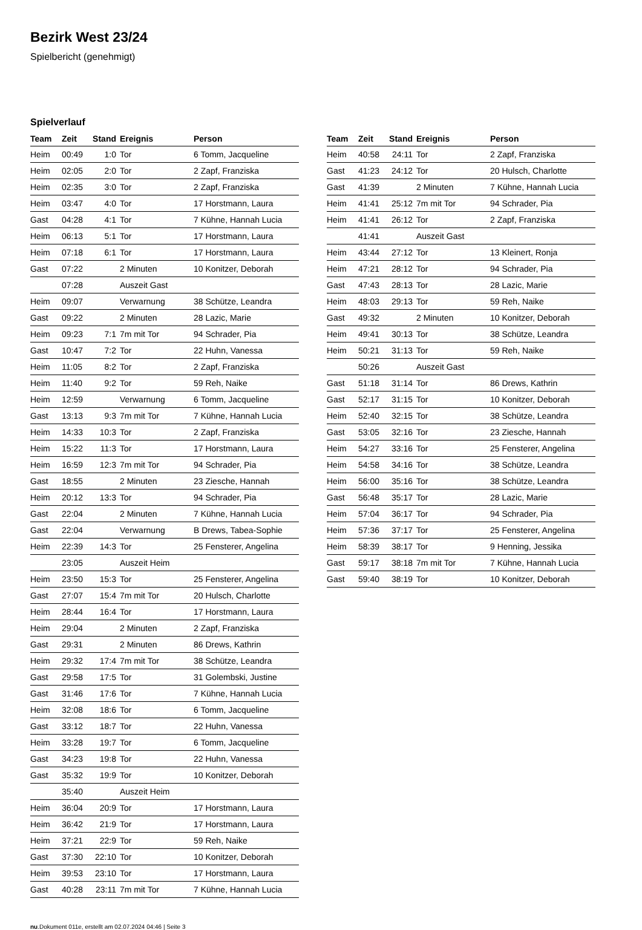Bezirk West 23/24
Spielbericht (genehmigt)
Spielverlauf
| Team | Zeit | Stand | Ereignis | Person |
| --- | --- | --- | --- | --- |
| Heim | 00:49 | 1:0 | Tor | 6 Tomm, Jacqueline |
| Heim | 02:05 | 2:0 | Tor | 2 Zapf, Franziska |
| Heim | 02:35 | 3:0 | Tor | 2 Zapf, Franziska |
| Heim | 03:47 | 4:0 | Tor | 17 Horstmann, Laura |
| Gast | 04:28 | 4:1 | Tor | 7 Kühne, Hannah Lucia |
| Heim | 06:13 | 5:1 | Tor | 17 Horstmann, Laura |
| Heim | 07:18 | 6:1 | Tor | 17 Horstmann, Laura |
| Gast | 07:22 | | 2 Minuten | 10 Konitzer, Deborah |
| | 07:28 | | Auszeit Gast | |
| Heim | 09:07 | | Verwarnung | 38 Schütze, Leandra |
| Gast | 09:22 | | 2 Minuten | 28 Lazic, Marie |
| Heim | 09:23 | 7:1 | 7m mit Tor | 94 Schrader, Pia |
| Gast | 10:47 | 7:2 | Tor | 22 Huhn, Vanessa |
| Heim | 11:05 | 8:2 | Tor | 2 Zapf, Franziska |
| Heim | 11:40 | 9:2 | Tor | 59 Reh, Naike |
| Heim | 12:59 | | Verwarnung | 6 Tomm, Jacqueline |
| Gast | 13:13 | 9:3 | 7m mit Tor | 7 Kühne, Hannah Lucia |
| Heim | 14:33 | 10:3 | Tor | 2 Zapf, Franziska |
| Heim | 15:22 | 11:3 | Tor | 17 Horstmann, Laura |
| Heim | 16:59 | 12:3 | 7m mit Tor | 94 Schrader, Pia |
| Gast | 18:55 | | 2 Minuten | 23 Ziesche, Hannah |
| Heim | 20:12 | 13:3 | Tor | 94 Schrader, Pia |
| Gast | 22:04 | | 2 Minuten | 7 Kühne, Hannah Lucia |
| Gast | 22:04 | | Verwarnung | B Drews, Tabea-Sophie |
| Heim | 22:39 | 14:3 | Tor | 25 Fensterer, Angelina |
| | 23:05 | | Auszeit Heim | |
| Heim | 23:50 | 15:3 | Tor | 25 Fensterer, Angelina |
| Gast | 27:07 | 15:4 | 7m mit Tor | 20 Hulsch, Charlotte |
| Heim | 28:44 | 16:4 | Tor | 17 Horstmann, Laura |
| Heim | 29:04 | | 2 Minuten | 2 Zapf, Franziska |
| Gast | 29:31 | | 2 Minuten | 86 Drews, Kathrin |
| Heim | 29:32 | 17:4 | 7m mit Tor | 38 Schütze, Leandra |
| Gast | 29:58 | 17:5 | Tor | 31 Golembski, Justine |
| Gast | 31:46 | 17:6 | Tor | 7 Kühne, Hannah Lucia |
| Heim | 32:08 | 18:6 | Tor | 6 Tomm, Jacqueline |
| Gast | 33:12 | 18:7 | Tor | 22 Huhn, Vanessa |
| Heim | 33:28 | 19:7 | Tor | 6 Tomm, Jacqueline |
| Gast | 34:23 | 19:8 | Tor | 22 Huhn, Vanessa |
| Gast | 35:32 | 19:9 | Tor | 10 Konitzer, Deborah |
| | 35:40 | | Auszeit Heim | |
| Heim | 36:04 | 20:9 | Tor | 17 Horstmann, Laura |
| Heim | 36:42 | 21:9 | Tor | 17 Horstmann, Laura |
| Heim | 37:21 | 22:9 | Tor | 59 Reh, Naike |
| Gast | 37:30 | 22:10 | Tor | 10 Konitzer, Deborah |
| Heim | 39:53 | 23:10 | Tor | 17 Horstmann, Laura |
| Gast | 40:28 | 23:11 | 7m mit Tor | 7 Kühne, Hannah Lucia |
| Team | Zeit | Stand | Ereignis | Person |
| --- | --- | --- | --- | --- |
| Heim | 40:58 | 24:11 | Tor | 2 Zapf, Franziska |
| Gast | 41:23 | 24:12 | Tor | 20 Hulsch, Charlotte |
| Gast | 41:39 | | 2 Minuten | 7 Kühne, Hannah Lucia |
| Heim | 41:41 | 25:12 | 7m mit Tor | 94 Schrader, Pia |
| Heim | 41:41 | 26:12 | Tor | 2 Zapf, Franziska |
| | 41:41 | | Auszeit Gast | |
| Heim | 43:44 | 27:12 | Tor | 13 Kleinert, Ronja |
| Heim | 47:21 | 28:12 | Tor | 94 Schrader, Pia |
| Gast | 47:43 | 28:13 | Tor | 28 Lazic, Marie |
| Heim | 48:03 | 29:13 | Tor | 59 Reh, Naike |
| Gast | 49:32 | | 2 Minuten | 10 Konitzer, Deborah |
| Heim | 49:41 | 30:13 | Tor | 38 Schütze, Leandra |
| Heim | 50:21 | 31:13 | Tor | 59 Reh, Naike |
| | 50:26 | | Auszeit Gast | |
| Gast | 51:18 | 31:14 | Tor | 86 Drews, Kathrin |
| Gast | 52:17 | 31:15 | Tor | 10 Konitzer, Deborah |
| Heim | 52:40 | 32:15 | Tor | 38 Schütze, Leandra |
| Gast | 53:05 | 32:16 | Tor | 23 Ziesche, Hannah |
| Heim | 54:27 | 33:16 | Tor | 25 Fensterer, Angelina |
| Heim | 54:58 | 34:16 | Tor | 38 Schütze, Leandra |
| Heim | 56:00 | 35:16 | Tor | 38 Schütze, Leandra |
| Gast | 56:48 | 35:17 | Tor | 28 Lazic, Marie |
| Heim | 57:04 | 36:17 | Tor | 94 Schrader, Pia |
| Heim | 57:36 | 37:17 | Tor | 25 Fensterer, Angelina |
| Heim | 58:39 | 38:17 | Tor | 9 Henning, Jessika |
| Gast | 59:17 | 38:18 | 7m mit Tor | 7 Kühne, Hannah Lucia |
| Gast | 59:40 | 38:19 | Tor | 10 Konitzer, Deborah |
nu.Dokument 011e, erstellt am 02.07.2024 04:46 | Seite 3